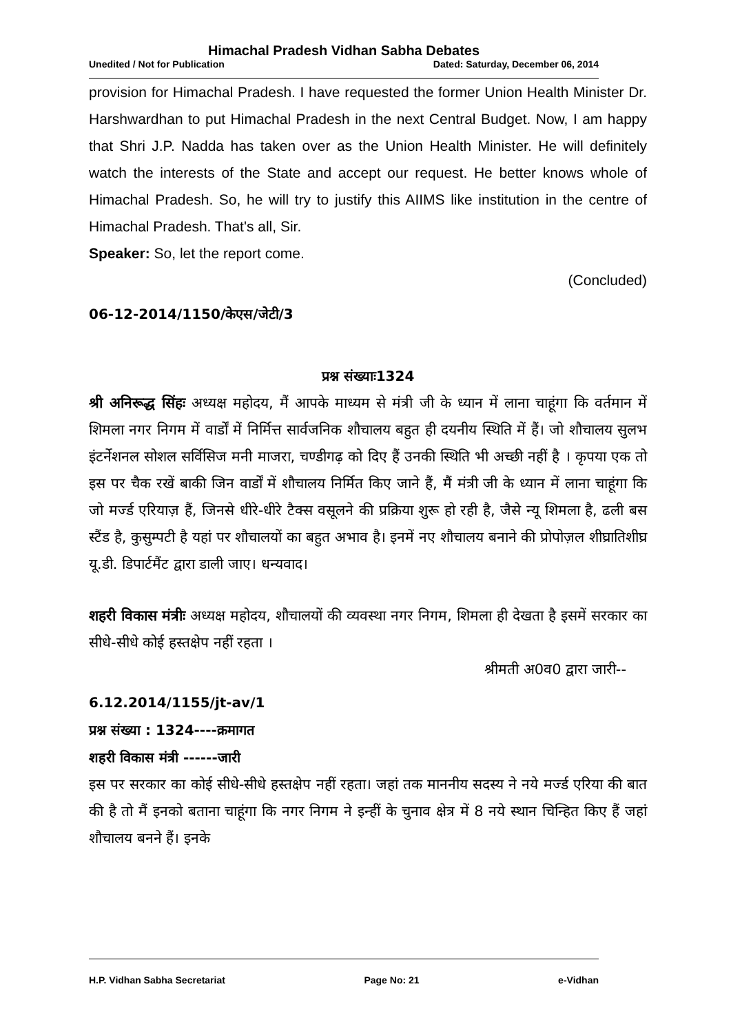Himachal Pradesh Vidhan Sabha Debates
Unedited / Not for Publication Dated: Saturday, December 06, 2014
provision for Himachal Pradesh. I have requested the former Union Health Minister Dr. Harshwardhan to put Himachal Pradesh in the next Central Budget. Now, I am happy that Shri J.P. Nadda has taken over as the Union Health Minister. He will definitely watch the interests of the State and accept our request. He better knows whole of Himachal Pradesh. So, he will try to justify this AIIMS like institution in the centre of Himachal Pradesh. That's all, Sir.
Speaker: So, let the report come.
(Concluded)
06-12-2014/1150/केएस/जेटी/3
प्रश्न संख्याः1324
श्री अनिरूद्ध सिंहः अध्यक्ष महोदय, मैं आपके माध्यम से मंत्री जी के ध्यान में लाना चाहूंगा कि वर्तमान में शिमला नगर निगम में वार्डों में निर्मित्त सार्वजनिक शौचालय बहुत ही दयनीय स्थिति में हैं। जो शौचालय सुलभ इंटर्नेशनल सोशल सर्विसिज मनी माजरा, चण्डीगढ़ को दिए हैं उनकी स्थिति भी अच्छी नहीं है । कृपया एक तो इस पर चैक रखें बाकी जिन वार्डों में शौचालय निर्मित किए जाने हैं, मैं मंत्री जी के ध्यान में लाना चाहूंगा कि जो मर्ज्ड एरियाज़ हैं, जिनसे धीरे-धीरे टैक्स वसूलने की प्रक्रिया शुरू हो रही है, जैसे न्यू शिमला है, ढली बस स्टैंड है, कुसुम्पटी है यहां पर शौचालयों का बहुत अभाव है। इनमें नए शौचालय बनाने की प्रोपोज़ल शीघ्रातिशीघ्र यू.डी. डिपार्टमैंट द्वारा डाली जाए। धन्यवाद।
शहरी विकास मंत्रीः अध्यक्ष महोदय, शौचालयों की व्यवस्था नगर निगम, शिमला ही देखता है इसमें सरकार का सीधे-सीधे कोई हस्तक्षेप नहीं रहता ।
श्रीमती अ0व0 द्वारा जारी--
6.12.2014/1155/jt-av/1
प्रश्न संख्या : 1324----क्रमागत
शहरी विकास मंत्री ------जारी
इस पर सरकार का कोई सीधे-सीधे हस्तक्षेप नहीं रहता। जहां तक माननीय सदस्य ने नये मर्ज्ड एरिया की बात की है तो मैं इनको बताना चाहूंगा कि नगर निगम ने इन्हीं के चुनाव क्षेत्र में 8 नये स्थान चिन्हित किए हैं जहां शौचालय बनने हैं। इनके
H.P. Vidhan Sabha Secretariat Page No: 21 e-Vidhan